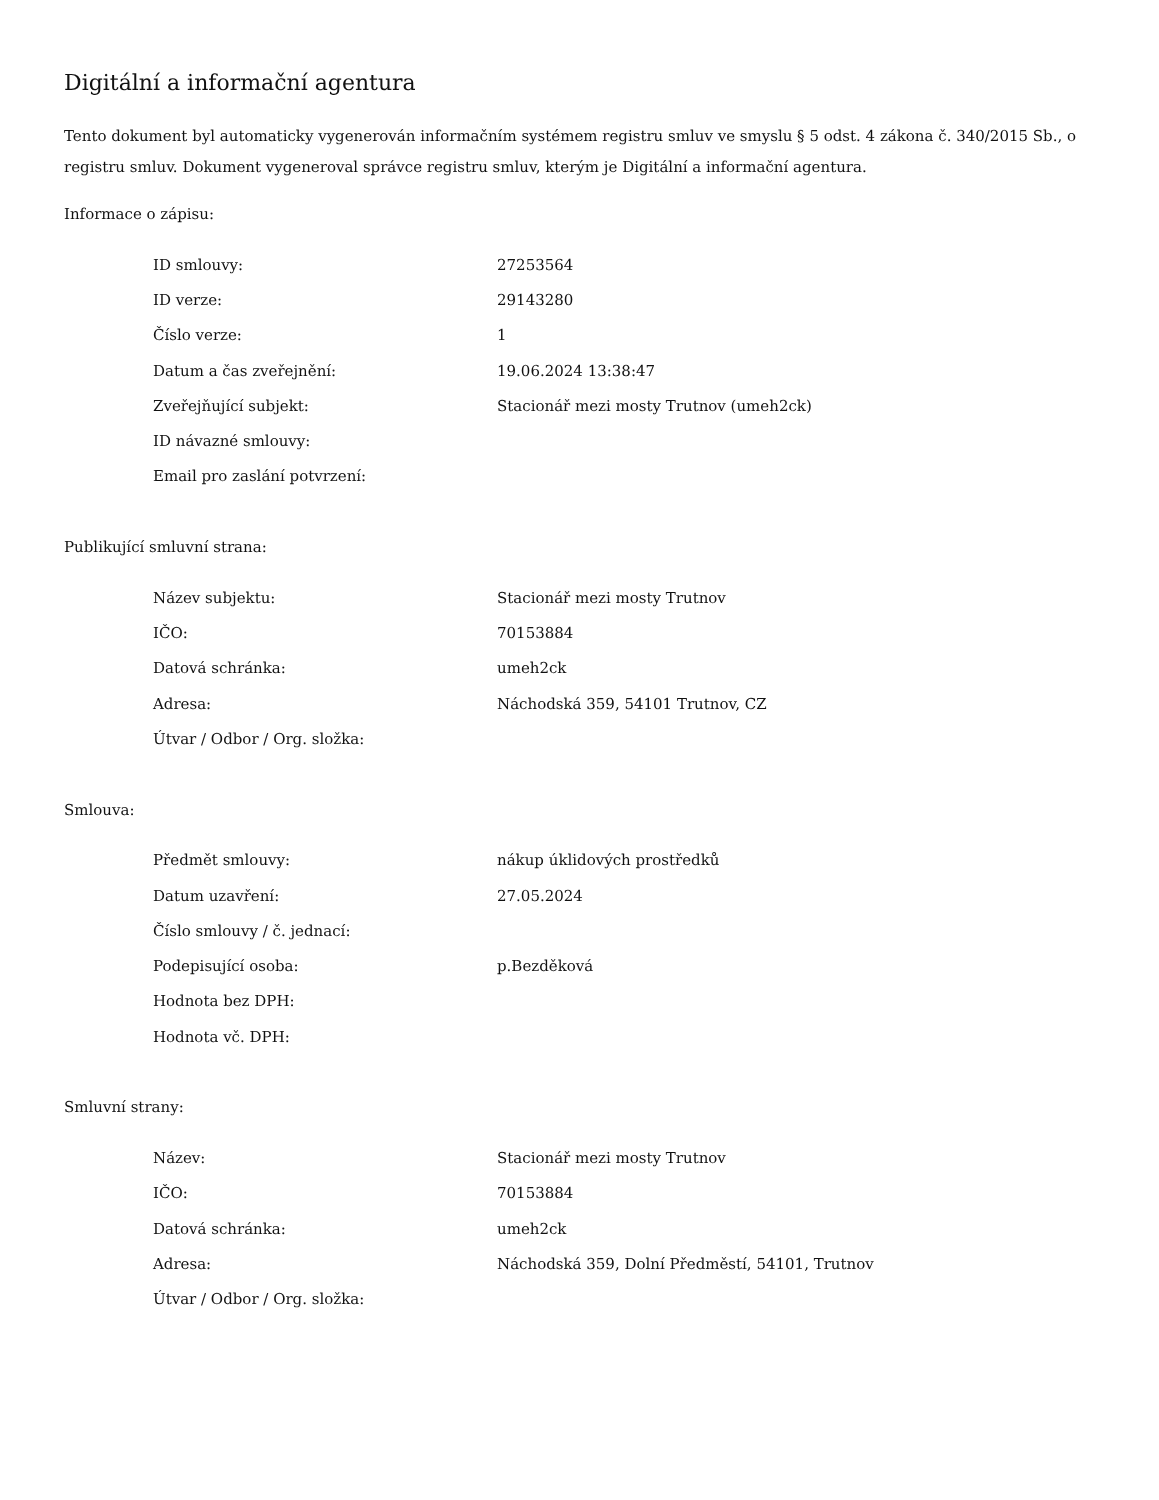Digitální a informační agentura
Tento dokument byl automaticky vygenerován informačním systémem registru smluv ve smyslu § 5 odst. 4 zákona č. 340/2015 Sb., o registru smluv. Dokument vygeneroval správce registru smluv, kterým je Digitální a informační agentura.
Informace o zápisu:
| ID smlouvy: | 27253564 |
| ID verze: | 29143280 |
| Číslo verze: | 1 |
| Datum a čas zveřejnění: | 19.06.2024 13:38:47 |
| Zveřejňující subjekt: | Stacionář mezi mosty Trutnov (umeh2ck) |
| ID návazné smlouvy: | |
| Email pro zaslání potvrzení: | |
Publikující smluvní strana:
| Název subjektu: | Stacionář mezi mosty Trutnov |
| IČO: | 70153884 |
| Datová schránka: | umeh2ck |
| Adresa: | Náchodská 359, 54101 Trutnov, CZ |
| Útvar / Odbor / Org. složka: | |
Smlouva:
| Předmět smlouvy: | nákup úklidových prostředků |
| Datum uzavření: | 27.05.2024 |
| Číslo smlouvy / č. jednací: | |
| Podepisující osoba: | p.Bezděková |
| Hodnota bez DPH: | |
| Hodnota vč. DPH: | |
Smluvní strany:
| Název: | Stacionář mezi mosty Trutnov |
| IČO: | 70153884 |
| Datová schránka: | umeh2ck |
| Adresa: | Náchodská 359, Dolní Předměstí, 54101, Trutnov |
| Útvar / Odbor / Org. složka: | |